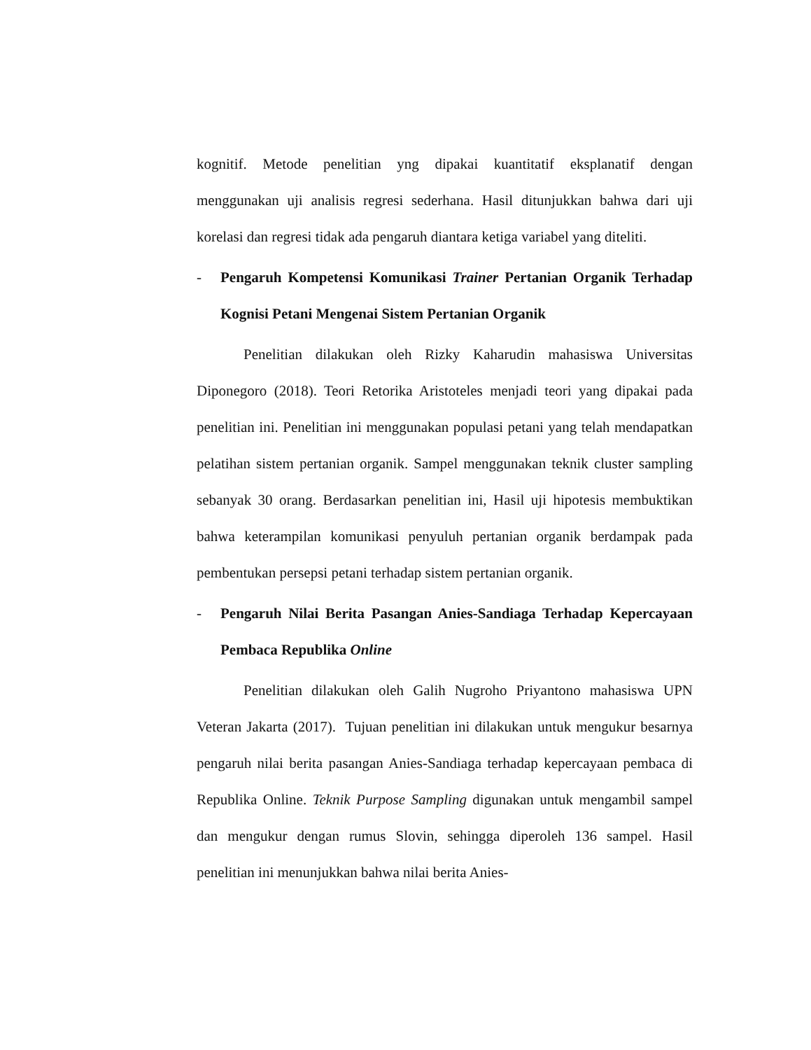kognitif. Metode penelitian yng dipakai kuantitatif eksplanatif dengan menggunakan uji analisis regresi sederhana. Hasil ditunjukkan bahwa dari uji korelasi dan regresi tidak ada pengaruh diantara ketiga variabel yang diteliti.
- Pengaruh Kompetensi Komunikasi Trainer Pertanian Organik Terhadap Kognisi Petani Mengenai Sistem Pertanian Organik
Penelitian dilakukan oleh Rizky Kaharudin mahasiswa Universitas Diponegoro (2018). Teori Retorika Aristoteles menjadi teori yang dipakai pada penelitian ini. Penelitian ini menggunakan populasi petani yang telah mendapatkan pelatihan sistem pertanian organik. Sampel menggunakan teknik cluster sampling sebanyak 30 orang. Berdasarkan penelitian ini, Hasil uji hipotesis membuktikan bahwa keterampilan komunikasi penyuluh pertanian organik berdampak pada pembentukan persepsi petani terhadap sistem pertanian organik.
- Pengaruh Nilai Berita Pasangan Anies-Sandiaga Terhadap Kepercayaan Pembaca Republika Online
Penelitian dilakukan oleh Galih Nugroho Priyantono mahasiswa UPN Veteran Jakarta (2017). Tujuan penelitian ini dilakukan untuk mengukur besarnya pengaruh nilai berita pasangan Anies-Sandiaga terhadap kepercayaan pembaca di Republika Online. Teknik Purpose Sampling digunakan untuk mengambil sampel dan mengukur dengan rumus Slovin, sehingga diperoleh 136 sampel. Hasil penelitian ini menunjukkan bahwa nilai berita Anies-